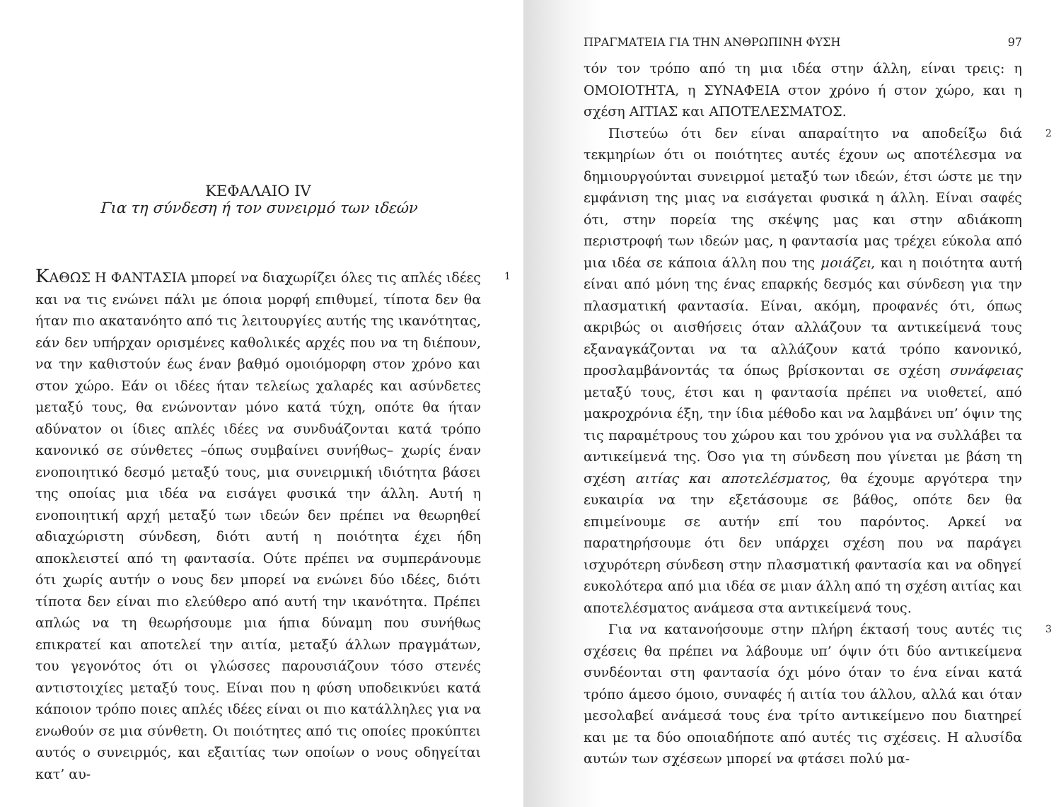ΚΕΦΑΛΑΙΟ IV
Για τη σύνδεση ή τον συνειρμό των ιδεών
1 ΚΑΘΩΣ Η ΦΑΝΤΑΣΙΑ μπορεί να διαχωρίζει όλες τις απλές ιδέες και να τις ενώνει πάλι με όποια μορφή επιθυμεί, τίποτα δεν θα ήταν πιο ακατανόητο από τις λειτουργίες αυτής της ικανότητας, εάν δεν υπήρχαν ορισμένες καθολικές αρχές που να τη διέπουν, να την καθιστούν έως έναν βαθμό ομοιόμορφη στον χρόνο και στον χώρο. Εάν οι ιδέες ήταν τελείως χαλαρές και ασύνδετες μεταξύ τους, θα ενώνονταν μόνο κατά τύχη, οπότε θα ήταν αδύνατον οι ίδιες απλές ιδέες να συνδυάζονται κατά τρόπο κανονικό σε σύνθετες –όπως συμβαίνει συνήθως– χωρίς έναν ενοποιητικό δεσμό μεταξύ τους, μια συνειρμική ιδιότητα βάσει της οποίας μια ιδέα να εισάγει φυσικά την άλλη. Αυτή η ενοποιητική αρχή μεταξύ των ιδεών δεν πρέπει να θεωρηθεί αδιαχώριστη σύνδεση, διότι αυτή η ποιότητα έχει ήδη αποκλειστεί από τη φαντασία. Ούτε πρέπει να συμπεράνουμε ότι χωρίς αυτήν ο νους δεν μπορεί να ενώνει δύο ιδέες, διότι τίποτα δεν είναι πιο ελεύθερο από αυτή την ικανότητα. Πρέπει απλώς να τη θεωρήσουμε μια ήπια δύναμη που συνήθως επικρατεί και αποτελεί την αιτία, μεταξύ άλλων πραγμάτων, του γεγονότος ότι οι γλώσσες παρουσιάζουν τόσο στενές αντιστοιχίες μεταξύ τους. Είναι που η φύση υποδεικνύει κατά κάποιον τρόπο ποιες απλές ιδέες είναι οι πιο κατάλληλες για να ενωθούν σε μια σύνθετη. Οι ποιότητες από τις οποίες προκύπτει αυτός ο συνειρμός, και εξαιτίας των οποίων ο νους οδηγείται κατ’ αυ-
ΠΡΑΓΜΑΤΕΙΑ ΓΙΑ ΤΗΝ ΑΝΘΡΩΠΙΝΗ ΦΥΣΗ 97
τόν τον τρόπο από τη μια ιδέα στην άλλη, είναι τρεις: η ΟΜΟΙΟΤΗΤΑ, η ΣΥΝΑΦΕΙΑ στον χρόνο ή στον χώρο, και η σχέση ΑΙΤΙΑΣ και ΑΠΟΤΕΛΕΣΜΑΤΟΣ.
2 Πιστεύω ότι δεν είναι απαραίτητο να αποδείξω διά τεκμηρίων ότι οι ποιότητες αυτές έχουν ως αποτέλεσμα να δημιουργούνται συνειρμοί μεταξύ των ιδεών, έτσι ώστε με την εμφάνιση της μιας να εισάγεται φυσικά η άλλη. Είναι σαφές ότι, στην πορεία της σκέψης μας και στην αδιάκοπη περιστροφή των ιδεών μας, η φαντασία μας τρέχει εύκολα από μια ιδέα σε κάποια άλλη που της μοιάζει, και η ποιότητα αυτή είναι από μόνη της ένας επαρκής δεσμός και σύνδεση για την πλασματική φαντασία. Είναι, ακόμη, προφανές ότι, όπως ακριβώς οι αισθήσεις όταν αλλάζουν τα αντικείμενά τους εξαναγκάζονται να τα αλλάζουν κατά τρόπο κανονικό, προσλαμβάνοντάς τα όπως βρίσκονται σε σχέση συνάφειας μεταξύ τους, έτσι και η φαντασία πρέπει να υιοθετεί, από μακροχρόνια έξη, την ίδια μέθοδο και να λαμβάνει υπ’ όψιν της τις παραμέτρους του χώρου και του χρόνου για να συλλάβει τα αντικείμενά της. Όσο για τη σύνδεση που γίνεται με βάση τη σχέση αιτίας και αποτελέσματος, θα έχουμε αργότερα την ευκαιρία να την εξετάσουμε σε βάθος, οπότε δεν θα επιμείνουμε σε αυτήν επί του παρόντος. Αρκεί να παρατηρήσουμε ότι δεν υπάρχει σχέση που να παράγει ισχυρότερη σύνδεση στην πλασματική φαντασία και να οδηγεί ευκολότερα από μια ιδέα σε μιαν άλλη από τη σχέση αιτίας και αποτελέσματος ανάμεσα στα αντικείμενά τους.
3 Για να κατανοήσουμε στην πλήρη έκτασή τους αυτές τις σχέσεις θα πρέπει να λάβουμε υπ’ όψιν ότι δύο αντικείμενα συνδέονται στη φαντασία όχι μόνο όταν το ένα είναι κατά τρόπο άμεσο όμοιο, συναφές ή αιτία του άλλου, αλλά και όταν μεσολαβεί ανάμεσά τους ένα τρίτο αντικείμενο που διατηρεί και με τα δύο οποιαδήποτε από αυτές τις σχέσεις. Η αλυσίδα αυτών των σχέσεων μπορεί να φτάσει πολύ μα-